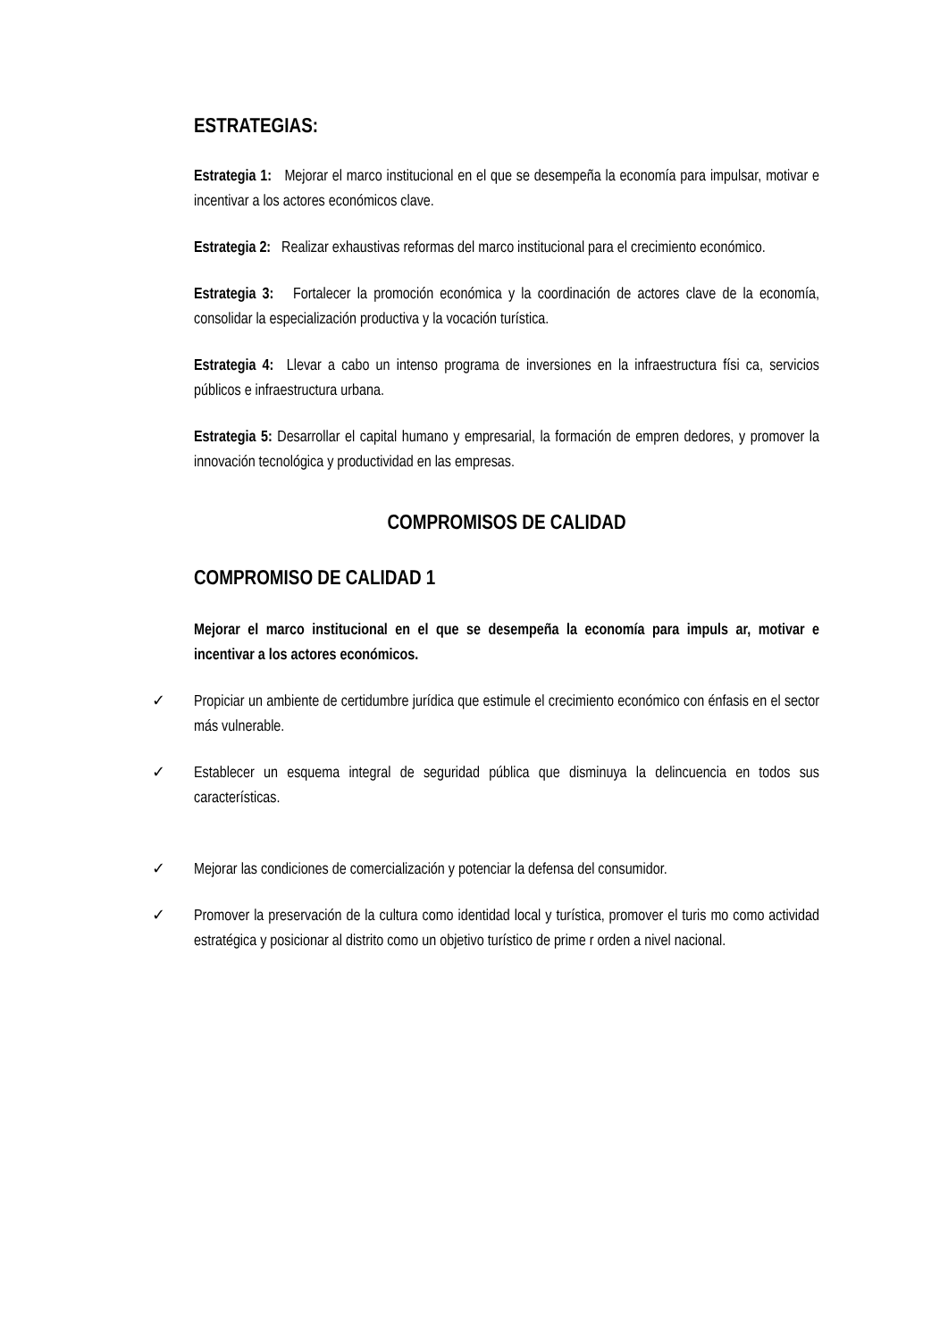ESTRATEGIAS:
Estrategia 1: Mejorar el marco institucional en el que se desempeña la economía para impulsar, motivar e incentivar a los actores económicos clave.
Estrategia 2: Realizar exhaustivas reformas del marco institucional para el crecimiento económico.
Estrategia 3: Fortalecer la promoción económica y la coordinación de actores clave de la economía, consolidar la especialización productiva y la vocación turística.
Estrategia 4: Llevar a cabo un intenso programa de inversiones en la infraestructura físi ca, servicios públicos e infraestructura urbana.
Estrategia 5: Desarrollar el capital humano y empresarial, la formación de empren dedores, y promover la innovación tecnológica y productividad en las empresas.
COMPROMISOS DE CALIDAD
COMPROMISO DE CALIDAD 1
Mejorar el marco institucional en el que se desempeña la economía para impuls ar, motivar e incentivar a los actores económicos.
✓ Propiciar un ambiente de certidumbre jurídica que estimule el crecimiento económico con énfasis en el sector más vulnerable.
✓ Establecer un esquema integral de seguridad pública que disminuya la delincuencia en todos sus características.
✓ Mejorar las condiciones de comercialización y potenciar la defensa del consumidor.
✓ Promover la preservación de la cultura como identidad local y turística, promover el turis mo como actividad estratégica y posicionar al distrito como un objetivo turístico de prime r orden a nivel nacional.